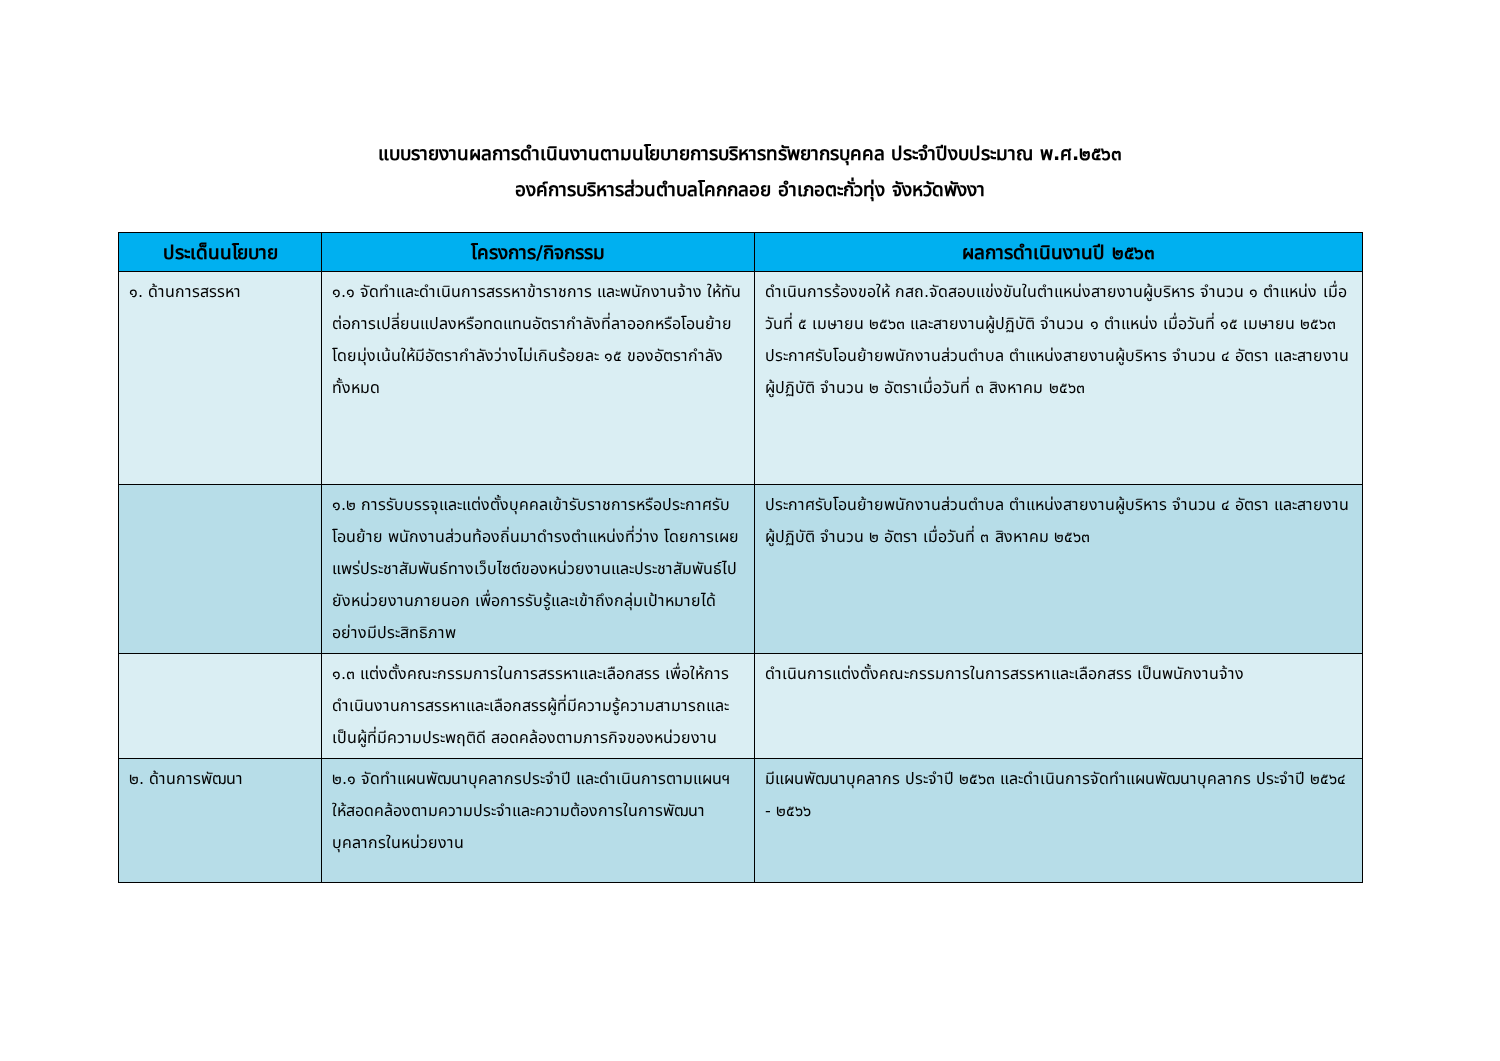แบบรายงานผลการดำเนินงานตามนโยบายการบริหารทรัพยากรบุคคล ประจำปีงบประมาณ พ.ศ.๒๕๖๓
องค์การบริหารส่วนตำบลโคกกลอย อำเภอตะกั่วทุ่ง จังหวัดพังงา
| ประเด็นนโยบาย | โครงการ/กิจกรรม | ผลการดำเนินงานปี ๒๕๖๓ |
| --- | --- | --- |
| ๑. ด้านการสรรหา | ๑.๑ จัดทำและดำเนินการสรรหาข้าราชการ และพนักงานจ้าง ให้ทันต่อการเปลี่ยนแปลงหรือทดแทนอัตรากำลังที่ลาออกหรือโอนย้าย โดยมุ่งเน้นให้มีอัตรากำลังว่างไม่เกินร้อยละ ๑๕ ของอัตรากำลังทั้งหมด | ดำเนินการร้องขอให้ กสถ.จัดสอบแข่งขันในตำแหน่งสายงานผู้บริหาร จำนวน ๑ ตำแหน่ง เมื่อวันที่ ๕ เมษายน ๒๕๖๓ และสายงานผู้ปฏิบัติ จำนวน ๑ ตำแหน่ง เมื่อวันที่ ๑๕ เมษายน ๒๕๖๓ ประกาศรับโอนย้ายพนักงานส่วนตำบล ตำแหน่งสายงานผู้บริหาร จำนวน ๔ อัตรา และสายงานผู้ปฏิบัติ จำนวน ๒ อัตราเมื่อวันที่ ๓ สิงหาคม ๒๕๖๓ |
| | ๑.๒ การรับบรรจุและแต่งตั้งบุคคลเข้ารับราชการหรือประกาศรับโอนย้าย พนักงานส่วนท้องถิ่นมาดำรงตำแหน่งที่ว่าง โดยการเผยแพร่ประชาสัมพันธ์ทางเว็บไซต์ของหน่วยงานและประชาสัมพันธ์ไปยังหน่วยงานภายนอก เพื่อการรับรู้และเข้าถึงกลุ่มเป้าหมายได้อย่างมีประสิทธิภาพ | ประกาศรับโอนย้ายพนักงานส่วนตำบล ตำแหน่งสายงานผู้บริหาร จำนวน ๔ อัตรา และสายงานผู้ปฏิบัติ จำนวน ๒ อัตรา เมื่อวันที่ ๓ สิงหาคม ๒๕๖๓ |
| | ๑.๓ แต่งตั้งคณะกรรมการในการสรรหาและเลือกสรร เพื่อให้การดำเนินงานการสรรหาและเลือกสรรผู้ที่มีความรู้ความสามารถและเป็นผู้ที่มีความประพฤติดี สอดคล้องตามภารกิจของหน่วยงาน | ดำเนินการแต่งตั้งคณะกรรมการในการสรรหาและเลือกสรร เป็นพนักงานจ้าง |
| ๒. ด้านการพัฒนา | ๒.๑ จัดทำแผนพัฒนาบุคลากรประจำปี และดำเนินการตามแผนฯให้สอดคล้องตามความประจำและความต้องการในการพัฒนาบุคลากรในหน่วยงาน | มีแผนพัฒนาบุคลากร ประจำปี ๒๕๖๓ และดำเนินการจัดทำแผนพัฒนาบุคลากร ประจำปี ๒๕๖๔ - ๒๕๖๖ |